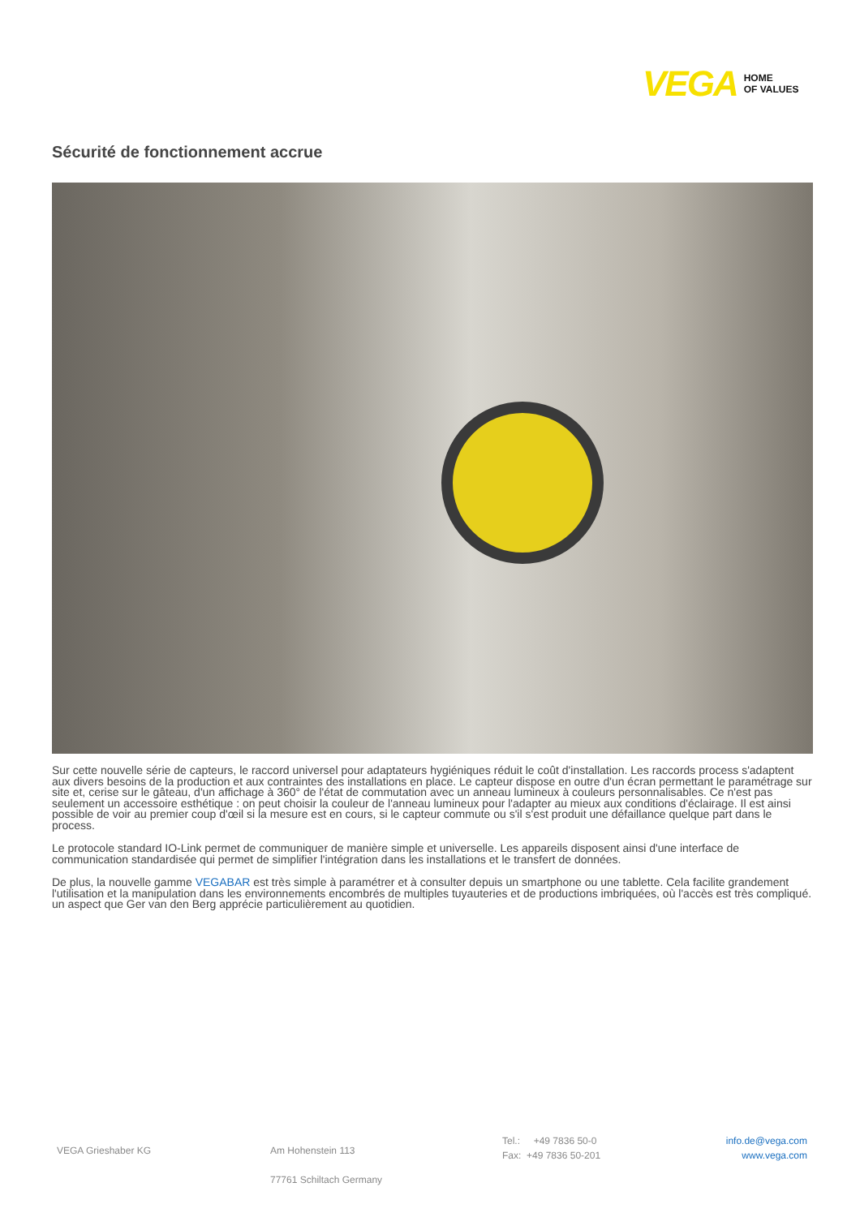VEGA HOME
OF VALUES
Sécurité de fonctionnement accrue
Sur cette nouvelle série de capteurs, le raccord universel pour adaptateurs hygiéniques réduit le coût d'installation. Les raccords process s'adaptent aux divers besoins de la production et aux contraintes des installations en place. Le capteur dispose en outre d'un écran permettant le paramétrage sur site et, cerise sur le gâteau, d'un affichage à 360° de l'état de commutation avec un anneau lumineux à couleurs personnalisables. Ce n'est pas seulement un accessoire esthétique : on peut choisir la couleur de l'anneau lumineux pour l'adapter au mieux aux conditions d'éclairage. Il est ainsi possible de voir au premier coup d'œil si la mesure est en cours, si le capteur commute ou s'il s'est produit une défaillance quelque part dans le process.
Le protocole standard IO-Link permet de communiquer de manière simple et universelle. Les appareils disposent ainsi d'une interface de communication standardisée qui permet de simplifier l'intégration dans les installations et le transfert de données.
De plus, la nouvelle gamme VEGABAR est très simple à paramétrer et à consulter depuis un smartphone ou une tablette. Cela facilite grandement l'utilisation et la manipulation dans les environnements encombrés de multiples tuyauteries et de productions imbriquées, où l'accès est très compliqué. un aspect que Ger van den Berg apprécie particulièrement au quotidien.
VEGA Grieshaber KG Am Hohenstein 113
77761 Schiltach Germany
Tel.: +49 7836 50-0
Fax: +49 7836 50-201
info.de@vega.com
www.vega.com